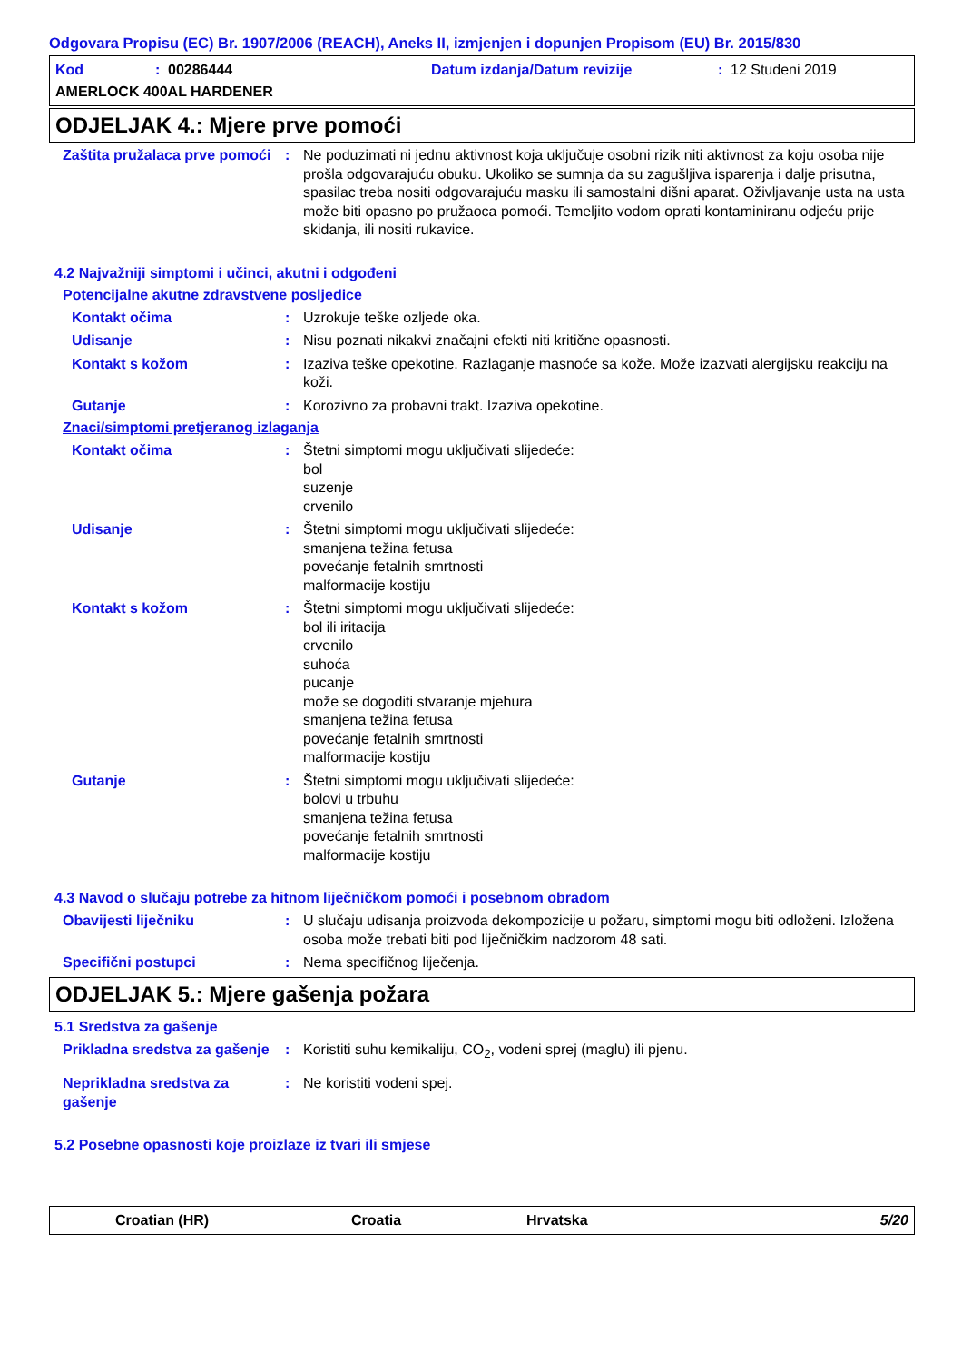Odgovara Propisu (EC) Br. 1907/2006 (REACH), Aneks II, izmjenjen i dopunjen Propisom (EU) Br. 2015/830
Kod: 00286444 Datum izdanja/Datum revizije: 12 Studeni 2019
AMERLOCK 400AL HARDENER
ODJELJAK 4.: Mjere prve pomoći
Zaštita pružalaca prve pomoći
: Ne poduzimati ni jednu aktivnost koja uključuje osobni rizik niti aktivnost za koju osoba nije prošla odgovarajuću obuku. Ukoliko se sumnja da su zagušljiva isparenja i dalje prisutna, spasilac treba nositi odgovarajuću masku ili samostalni dišni aparat. Oživljavanje usta na usta može biti opasno po pružaoca pomoći. Temeljito vodom oprati kontaminiranu odjeću prije skidanja, ili nositi rukavice.
4.2 Najvažniji simptomi i učinci, akutni i odgođeni
Potencijalne akutne zdravstvene posljedice
Kontakt očima : Uzrokuje teške ozljede oka.
Udisanje : Nisu poznati nikakvi značajni efekti niti kritične opasnosti.
Kontakt s kožom : Izaziva teške opekotine. Razlaganje masnoće sa kože. Može izazvati alergijsku reakciju na koži.
Gutanje : Korozivno za probavni trakt. Izaziva opekotine.
Znaci/simptomi pretjeranog izlaganja
Kontakt očima : Štetni simptomi mogu uključivati slijedeće:
bol
suzenje
crvenilo
Udisanje : Štetni simptomi mogu uključivati slijedeće:
smanjena težina fetusa
povećanje fetalnih smrtnosti
malformacije kostiju
Kontakt s kožom : Štetni simptomi mogu uključivati slijedeće:
bol ili iritacija
crvenilo
suhoća
pucanje
može se dogoditi stvaranje mjehura
smanjena težina fetusa
povećanje fetalnih smrtnosti
malformacije kostiju
Gutanje : Štetni simptomi mogu uključivati slijedeće:
bolovi u trbuhu
smanjena težina fetusa
povećanje fetalnih smrtnosti
malformacije kostiju
4.3 Navod o slučaju potrebe za hitnom liječničkom pomoći i posebnom obradom
Obavijesti liječniku : U slučaju udisanja proizvoda dekompozicije u požaru, simptomi mogu biti odloženi. Izložena osoba može trebati biti pod liječničkim nadzorom 48 sati.
Specifični postupci : Nema specifičnog liječenja.
ODJELJAK 5.: Mjere gašenja požara
5.1 Sredstva za gašenje
Prikladna sredstva za gašenje
: Koristiti suhu kemikaliju, CO<sub>2</sub>, vodeni sprej (maglu) ili pjenu.
Neprikladna sredstva za gašenje
: Ne koristiti vodeni spej.
5.2 Posebne opasnosti koje proizlaze iz tvari ili smjese
Croatian (HR) Croatia Hrvatska 5/20